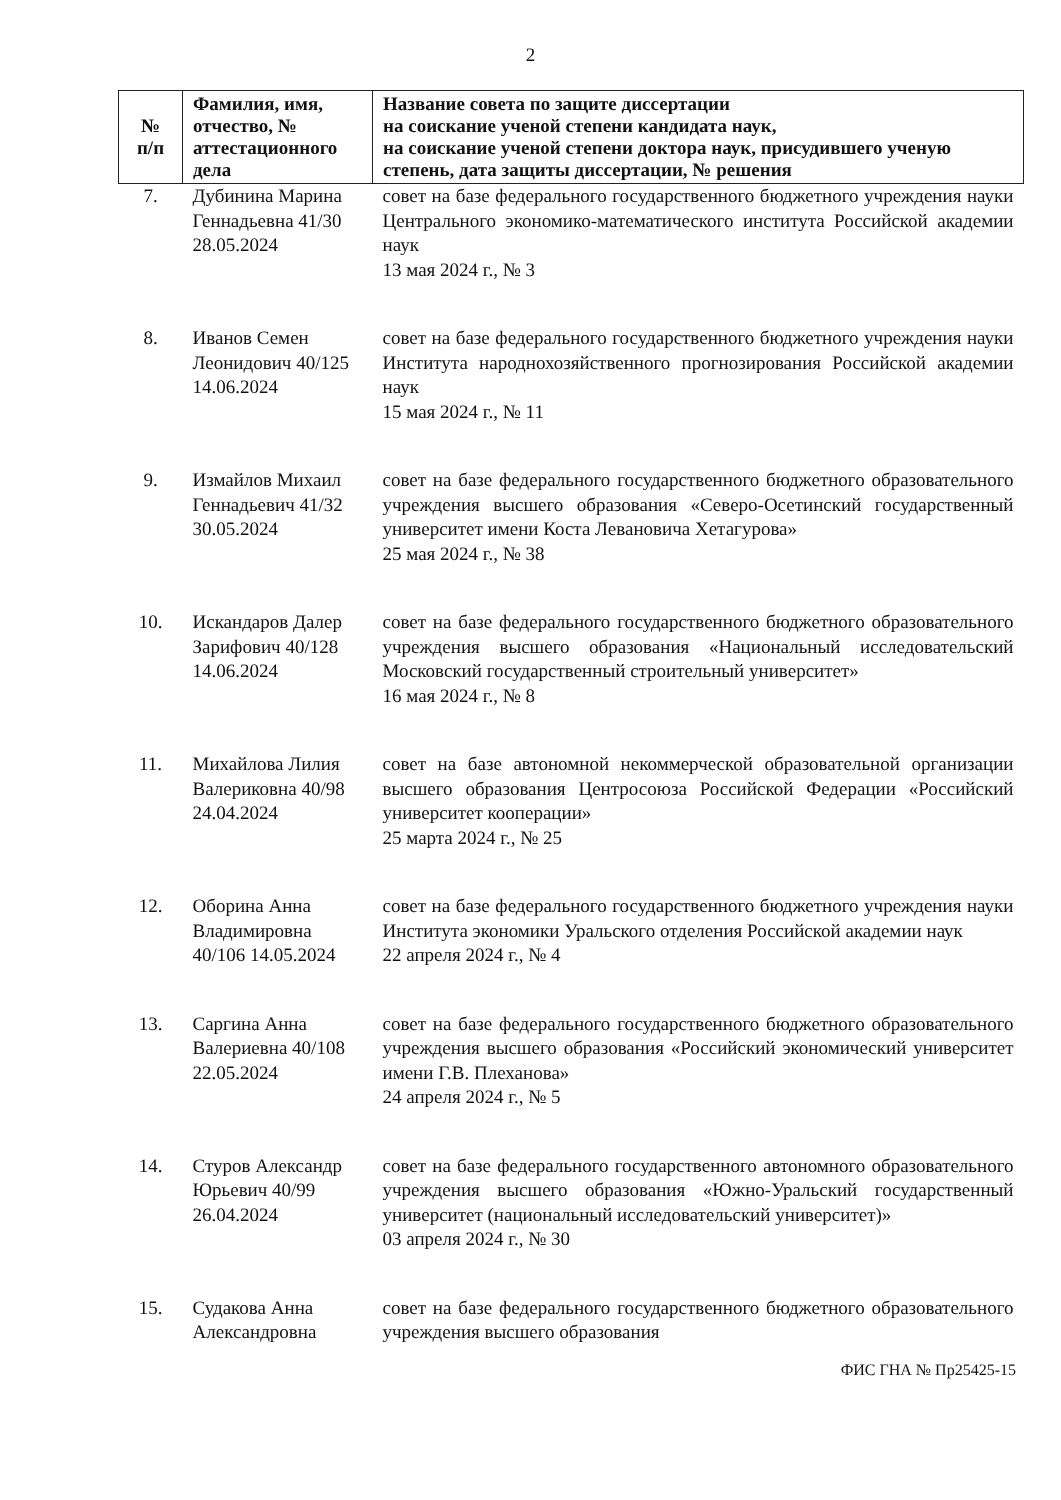2
| № п/п | Фамилия, имя, отчество, № аттестационного дела | Название совета по защите диссертации на соискание ученой степени кандидата наук, на соискание ученой степени доктора наук, присудившего ученую степень, дата защиты диссертации, № решения |
| --- | --- | --- |
| 7. | Дубинина Марина Геннадьевна 41/30 28.05.2024 | совет на базе федерального государственного бюджетного учреждения науки Центрального экономико-математического института Российской академии наук 13 мая 2024 г., № 3 |
| 8. | Иванов Семен Леонидович 40/125 14.06.2024 | совет на базе федерального государственного бюджетного учреждения науки Института народнохозяйственного прогнозирования Российской академии наук 15 мая 2024 г., № 11 |
| 9. | Измайлов Михаил Геннадьевич 41/32 30.05.2024 | совет на базе федерального государственного бюджетного образовательного учреждения высшего образования «Северо-Осетинский государственный университет имени Коста Левановича Хетагурова» 25 мая 2024 г., № 38 |
| 10. | Искандаров Далер Зарифович 40/128 14.06.2024 | совет на базе федерального государственного бюджетного образовательного учреждения высшего образования «Национальный исследовательский Московский государственный строительный университет» 16 мая 2024 г., № 8 |
| 11. | Михайлова Лилия Валериковна 40/98 24.04.2024 | совет на базе автономной некоммерческой образовательной организации высшего образования Центросоюза Российской Федерации «Российский университет кооперации» 25 марта 2024 г., № 25 |
| 12. | Оборина Анна Владимировна 40/106 14.05.2024 | совет на базе федерального государственного бюджетного учреждения науки Института экономики Уральского отделения Российской академии наук 22 апреля 2024 г., № 4 |
| 13. | Саргина Анна Валериевна 40/108 22.05.2024 | совет на базе федерального государственного бюджетного образовательного учреждения высшего образования «Российский экономический университет имени Г.В. Плеханова» 24 апреля 2024 г., № 5 |
| 14. | Стуров Александр Юрьевич 40/99 26.04.2024 | совет на базе федерального государственного автономного образовательного учреждения высшего образования «Южно-Уральский государственный университет (национальный исследовательский университет)» 03 апреля 2024 г., № 30 |
| 15. | Судакова Анна Александровна | совет на базе федерального государственного бюджетного образовательного учреждения высшего образования |
ФИС ГНА № Пр25425-15